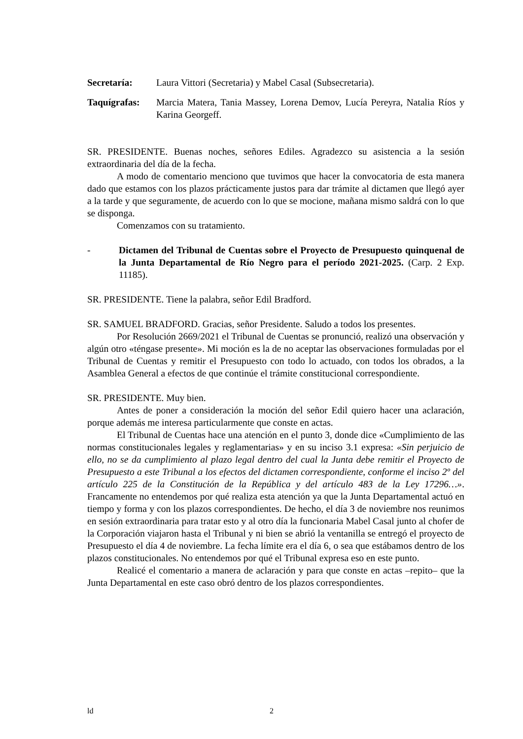Secretaría: Laura Vittori (Secretaria) y Mabel Casal (Subsecretaria).
Taquígrafas:
Marcia Matera, Tania Massey, Lorena Demov, Lucía Pereyra, Natalia Ríos y Karina Georgeff.
SR. PRESIDENTE. Buenas noches, señores Ediles. Agradezco su asistencia a la sesión extraordinaria del día de la fecha.
A modo de comentario menciono que tuvimos que hacer la convocatoria de esta manera dado que estamos con los plazos prácticamente justos para dar trámite al dictamen que llegó ayer a la tarde y que seguramente, de acuerdo con lo que se mocione, mañana mismo saldrá con lo que se disponga.
Comenzamos con su tratamiento.
- Dictamen del Tribunal de Cuentas sobre el Proyecto de Presupuesto quinquenal de la Junta Departamental de Río Negro para el período 2021-2025. (Carp. 2 Exp. 11185).
SR. PRESIDENTE. Tiene la palabra, señor Edil Bradford.
SR. SAMUEL BRADFORD. Gracias, señor Presidente. Saludo a todos los presentes.
Por Resolución 2669/2021 el Tribunal de Cuentas se pronunció, realizó una observación y algún otro «téngase presente». Mi moción es la de no aceptar las observaciones formuladas por el Tribunal de Cuentas y remitir el Presupuesto con todo lo actuado, con todos los obrados, a la Asamblea General a efectos de que continúe el trámite constitucional correspondiente.
SR. PRESIDENTE. Muy bien.
Antes de poner a consideración la moción del señor Edil quiero hacer una aclaración, porque además me interesa particularmente que conste en actas.
El Tribunal de Cuentas hace una atención en el punto 3, donde dice «Cumplimiento de las normas constitucionales legales y reglamentarias» y en su inciso 3.1 expresa: «Sin perjuicio de ello, no se da cumplimiento al plazo legal dentro del cual la Junta debe remitir el Proyecto de Presupuesto a este Tribunal a los efectos del dictamen correspondiente, conforme el inciso 2º del artículo 225 de la Constitución de la República y del artículo 483 de la Ley 17296…». Francamente no entendemos por qué realiza esta atención ya que la Junta Departamental actuó en tiempo y forma y con los plazos correspondientes. De hecho, el día 3 de noviembre nos reunimos en sesión extraordinaria para tratar esto y al otro día la funcionaria Mabel Casal junto al chofer de la Corporación viajaron hasta el Tribunal y ni bien se abrió la ventanilla se entregó el proyecto de Presupuesto el día 4 de noviembre. La fecha límite era el día 6, o sea que estábamos dentro de los plazos constitucionales. No entendemos por qué el Tribunal expresa eso en este punto.
Realicé el comentario a manera de aclaración y para que conste en actas –repito– que la Junta Departamental en este caso obró dentro de los plazos correspondientes.
ld 2